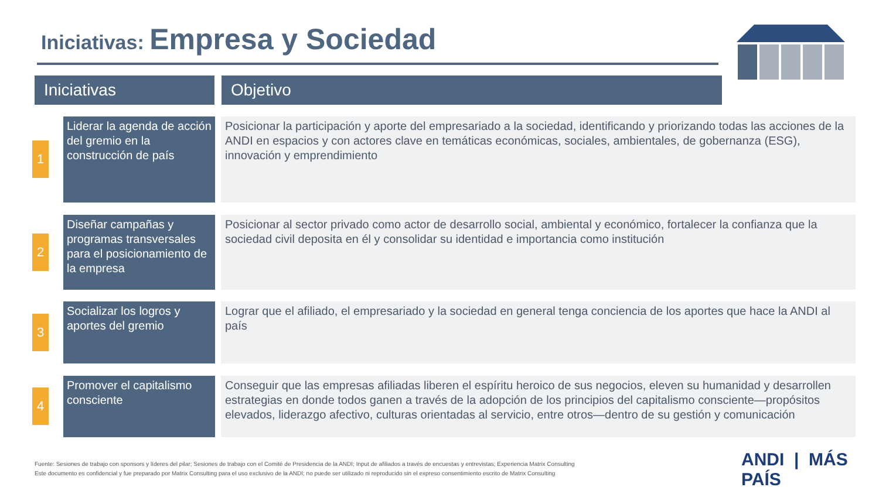Iniciativas: Empresa y Sociedad
Iniciativas Objetivo
1
Liderar la agenda de acción del gremio en la construcción de país
Posicionar la participación y aporte del empresariado a la sociedad, identificando y priorizando todas las acciones de la ANDI en espacios y con actores clave en temáticas económicas, sociales, ambientales, de gobernanza (ESG), innovación y emprendimiento
2
Diseñar campañas y programas transversales para el posicionamiento de la empresa
Posicionar al sector privado como actor de desarrollo social, ambiental y económico, fortalecer la confianza que la sociedad civil deposita en él y consolidar su identidad e importancia como institución
3
Socializar los logros y aportes del gremio
Lograr que el afiliado, el empresariado y la sociedad en general tenga conciencia de los aportes que hace la ANDI al país
4
Promover el capitalismo consciente
Conseguir que las empresas afiliadas liberen el espíritu heroico de sus negocios, eleven su humanidad y desarrollen estrategias en donde todos ganen a través de la adopción de los principios del capitalismo consciente—propósitos elevados, liderazgo afectivo, culturas orientadas al servicio, entre otros—dentro de su gestión y comunicación
Fuente: Sesiones de trabajo con sponsors y líderes del pilar; Sesiones de trabajo con el Comité de Presidencia de la ANDI; Input de afiliados a través de encuestas y entrevistas; Experiencia Matrix Consulting
Este documento es confidencial y fue preparado por Matrix Consulting para el uso exclusivo de la ANDI; no puede ser utilizado ni reproducido sin el expreso consentimiento escrito de Matrix Consulting
ANDI | MÁS PAÍS